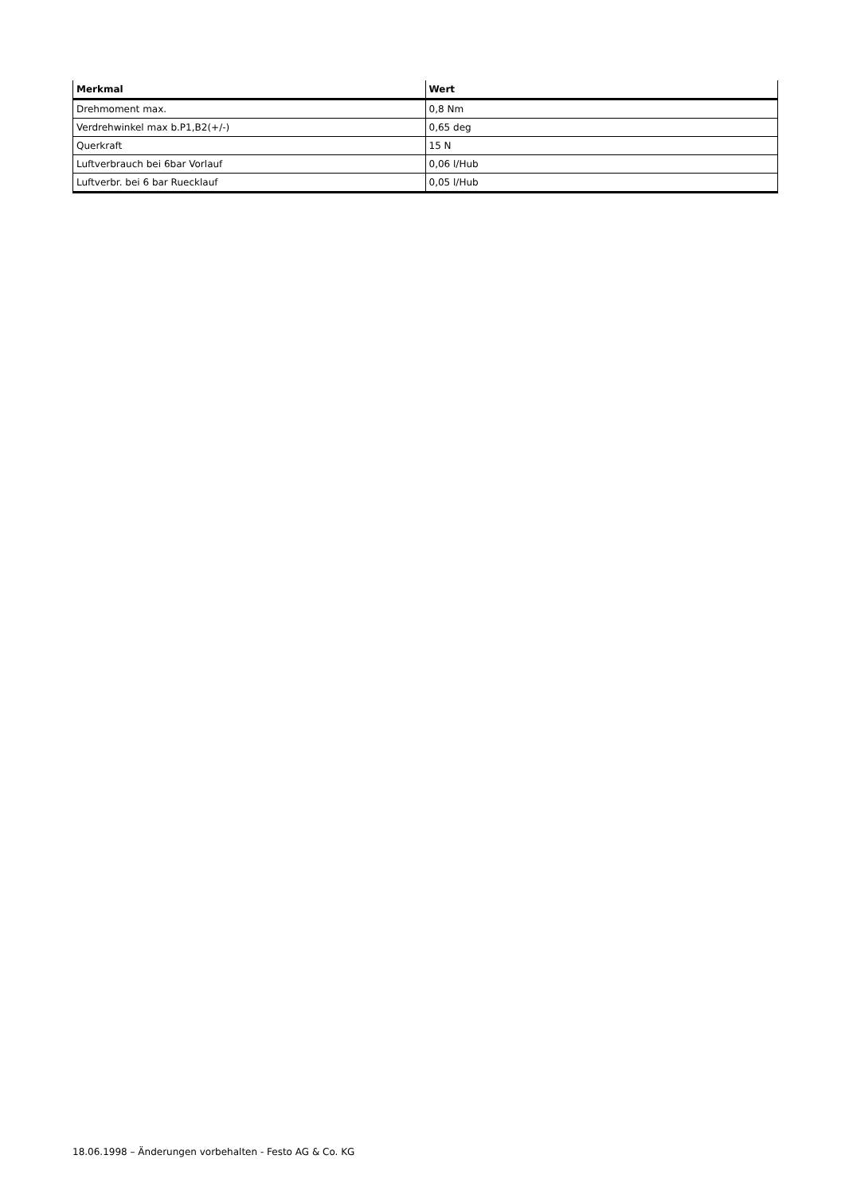| Merkmal | Wert |
| --- | --- |
| Drehmoment max. | 0,8 Nm |
| Verdrehwinkel max b.P1,B2(+/-) | 0,65 deg |
| Querkraft | 15 N |
| Luftverbrauch bei 6bar Vorlauf | 0,06 l/Hub |
| Luftverbr. bei 6 bar Ruecklauf | 0,05 l/Hub |
18.06.1998 – Änderungen vorbehalten - Festo AG & Co. KG